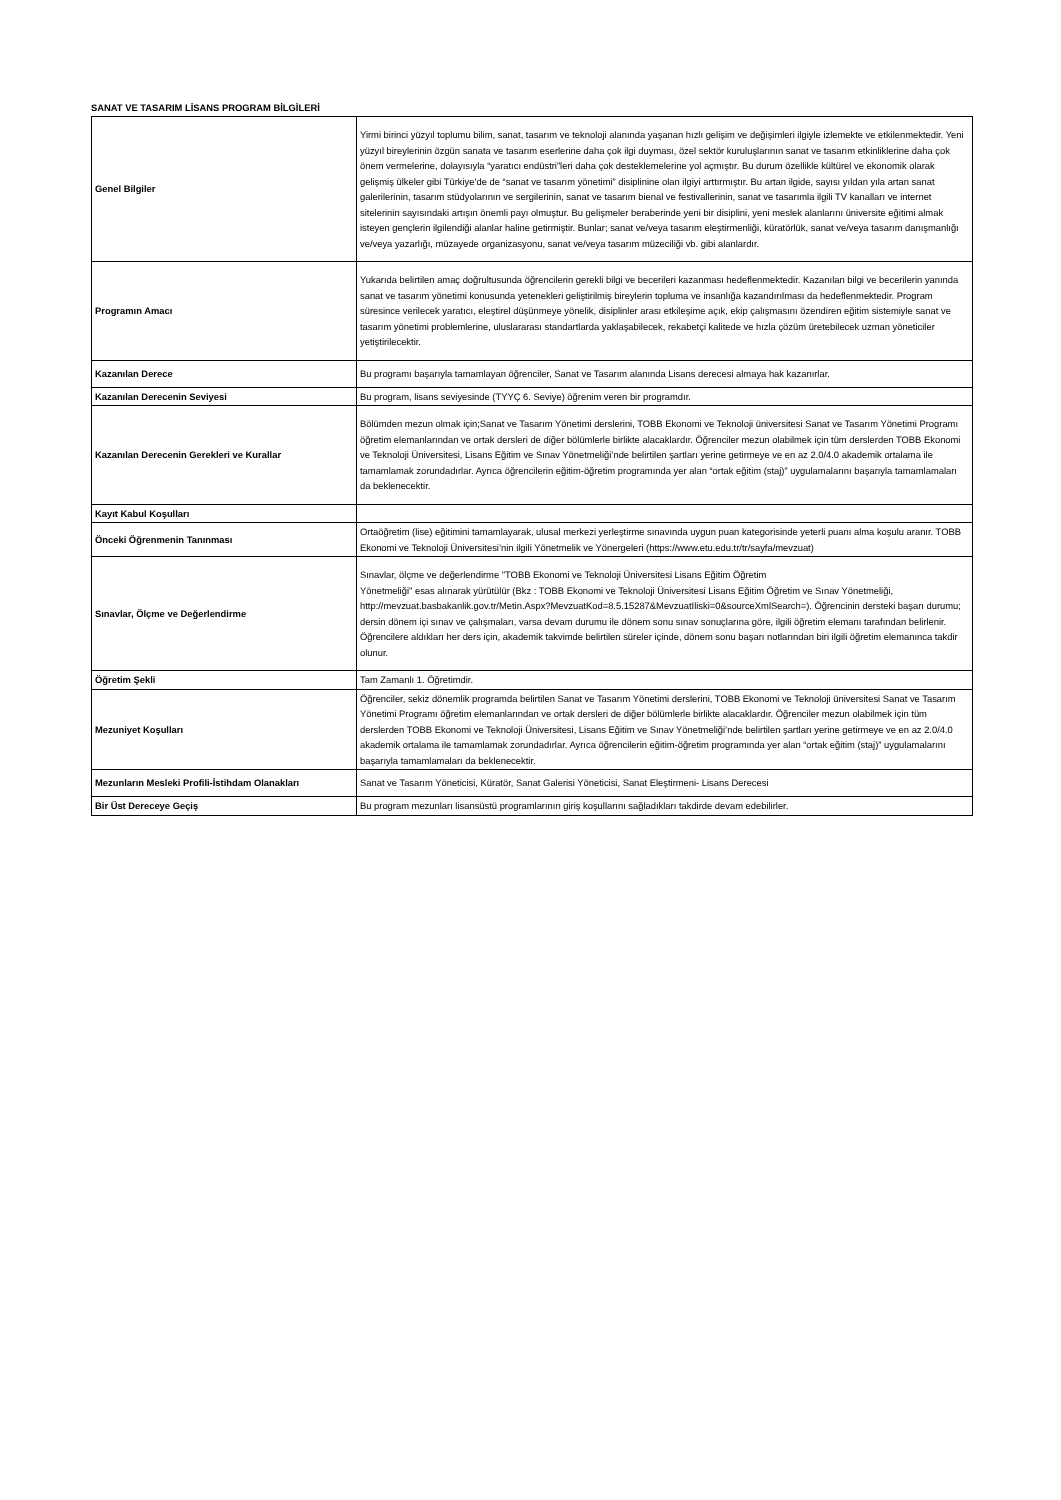SANAT VE TASARIM LİSANS PROGRAM BİLGİLERİ
| Genel Bilgiler | Yirmi birinci yüzyıl toplumu bilim, sanat, tasarım ve teknoloji alanında yaşanan hızlı gelişim ve değişimleri ilgiyle izlemekte ve etkilenmektedir. Yeni yüzyıl bireylerinin özgün sanata ve tasarım eserlerine daha çok ilgi duyması, özel sektör kuruluşlarının sanat ve tasarım etkinliklerine daha çok önem vermelerine, dolayısıyla “yaratıcı endüstri”leri daha çok desteklemelerine yol açmıştır. Bu durum özellikle kültürel ve ekonomik olarak gelişmiş ülkeler gibi Türkiye’de de “sanat ve tasarım yönetimi” disiplinine olan ilgiyi arttırmıştır. Bu artan ilgide, sayısı yıldan yıla artan sanat galerilerinin, tasarım stüdyolarının ve sergilerinin, sanat ve tasarım bienal ve festivallerinin, sanat ve tasarımla ilgili TV kanalları ve internet sitelerinin sayısındaki artışın önemli payı olmuştur. Bu gelişmeler beraberinde yeni bir disiplini, yeni meslek alanlarını üniversite eğitimi almak isteyen gençlerin ilgilendiği alanlar haline getirmiştir. Bunlar; sanat ve/veya tasarım eleştirmenliği, küratörlük, sanat ve/veya tasarım danışmanlığı ve/veya yazarlığı, müzayede organizasyonu, sanat ve/veya tasarım müzeciliği vb. gibi alanlardır. |
| Programın Amacı | Yukarıda belirtilen amaç doğrultusunda öğrencilerin gerekli bilgi ve becerileri kazanması hedeflenmektedir. Kazanılan bilgi ve becerilerin yanında sanat ve tasarım yönetimi konusunda yetenekleri geliştirilmiş bireylerin topluma ve insanlığa kazandırılması da hedeflenmektedir. Program süresince verilecek yaratıcı, eleştirel düşünmeye yönelik, disiplinler arası etkileşime açık, ekip çalışmasını özendiren eğitim sistemiyle sanat ve tasarım yönetimi problemlerine, uluslararası standartlarda yaklaşabilecek, rekabetçi kalitede ve hızla çözüm üretebilecek uzman yöneticiler yetiştirilecektir. |
| Kazanılan Derece | Bu programı başarıyla tamamlayan öğrenciler, Sanat ve Tasarım alanında Lisans derecesi almaya hak kazanırlar. |
| Kazanılan Derecenin Seviyesi | Bu program, lisans seviyesinde (TYYÇ 6. Seviye) öğrenim veren bir programdır. |
| Kazanılan Derecenin Gerekleri ve Kurallar | Bölümden mezun olmak için;Sanat ve Tasarım Yönetimi derslerini, TOBB Ekonomi ve Teknoloji üniversitesi Sanat ve Tasarım Yönetimi Programı öğretim elemanlarından ve ortak dersleri de diğer bölümlerle birlikte alacaklardır. Öğrenciler mezun olabilmek için tüm derslerden TOBB Ekonomi ve Teknoloji Üniversitesi, Lisans Eğitim ve Sınav Yönetmeliği’nde belirtilen şartları yerine getirmeye ve en az 2.0/4.0 akademik ortalama ile tamamlamak zorundadırlar. Ayrıca öğrencilerin eğitim-öğretim programında yer alan “ortak eğitim (staj)” uygulamalarını başarıyla tamamlamaları da beklenecektir. |
| Kayıt Kabul Koşulları | |
| Önceki Öğrenmenin Tanınması | Ortaöğretim (lise) eğitimini tamamlayarak, ulusal merkezi yerleştirme sınavında uygun puan kategorisinde yeterli puanı alma koşulu aranır. TOBB Ekonomi ve Teknoloji Üniversitesi’nin ilgili Yönetmelik ve Yönergeleri (https://www.etu.edu.tr/tr/sayfa/mevzuat) |
| Sınavlar, Ölçme ve Değerlendirme | Sınavlar, ölçme ve değerlendirme "TOBB Ekonomi ve Teknoloji Üniversitesi Lisans Eğitim Öğretim Yönetmeliği" esas alınarak yürütülür (Bkz : TOBB Ekonomi ve Teknoloji Üniversitesi Lisans Eğitim Öğretim ve Sınav Yönetmeliği, http://mevzuat.basbakanlik.gov.tr/Metin.Aspx?MevzuatKod=8.5.15287&MevzuatIliski=0&sourceXmlSearch=). Öğrencinin dersteki başarı durumu; dersin dönem içi sınav ve çalışmaları, varsa devam durumu ile dönem sonu sınav sonuçlarına göre, ilgili öğretim elemanı tarafından belirlenir. Öğrencilere aldıkları her ders için, akademik takvimde belirtilen süreler içinde, dönem sonu başarı notlarından biri ilgili öğretim elemanınca takdir olunur. |
| Öğretim Şekli | Tam Zamanlı 1. Öğretimdir. |
| Mezuniyet Koşulları | Öğrenciler, sekiz dönemlik programda belirtilen Sanat ve Tasarım Yönetimi derslerini, TOBB Ekonomi ve Teknoloji üniversitesi Sanat ve Tasarım Yönetimi Programı öğretim elemanlarından ve ortak dersleri de diğer bölümlerle birlikte alacaklardır. Öğrenciler mezun olabilmek için tüm derslerden TOBB Ekonomi ve Teknoloji Üniversitesi, Lisans Eğitim ve Sınav Yönetmeliği’nde belirtilen şartları yerine getirmeye ve en az 2.0/4.0 akademik ortalama ile tamamlamak zorundadırlar. Ayrıca öğrencilerin eğitim-öğretim programında yer alan “ortak eğitim (staj)” uygulamalarını başarıyla tamamlamaları da beklenecektir. |
| Mezunların Mesleki Profili-İstihdam Olanakları | Sanat ve Tasarım Yöneticisi, Küratör, Sanat Galerisi Yöneticisi, Sanat Eleştirmeni- Lisans Derecesi |
| Bir Üst Dereceye Geçiş | Bu program mezunları lisansüstü programlarının giriş koşullarını sağladıkları takdirde devam edebilirler. |